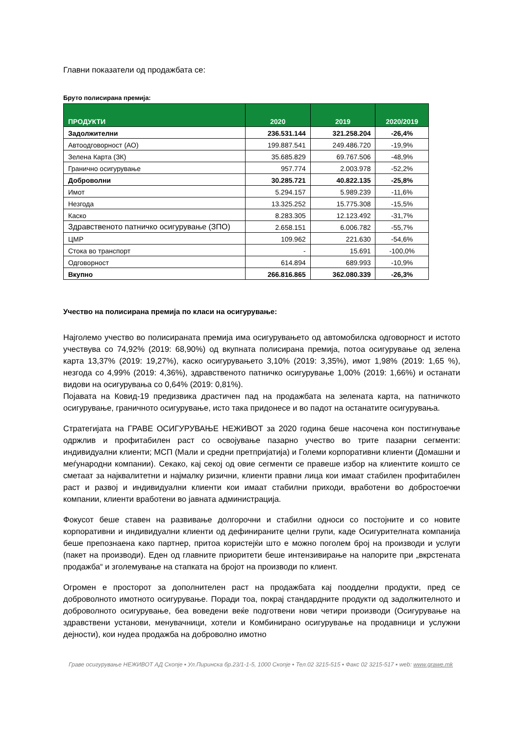Главни показатели од продажбата се:
Бруто полисирана премија:
| ПРОДУКТИ | 2020 | 2019 | 2020/2019 |
| --- | --- | --- | --- |
| Задолжителни | 236.531.144 | 321.258.204 | -26,4% |
| Автоодговорност (АО) | 199.887.541 | 249.486.720 | -19,9% |
| Зелена Карта (ЗК) | 35.685.829 | 69.767.506 | -48,9% |
| Гранично осигурување | 957.774 | 2.003.978 | -52,2% |
| Доброволни | 30.285.721 | 40.822.135 | -25,8% |
| Имот | 5.294.157 | 5.989.239 | -11,6% |
| Незгода | 13.325.252 | 15.775.308 | -15,5% |
| Каско | 8.283.305 | 12.123.492 | -31,7% |
| Здравственото патничко осигурување (ЗПО) | 2.658.151 | 6.006.782 | -55,7% |
| ЦМР | 109.962 | 221.630 | -54,6% |
| Стока во транспорт | - | 15.691 | -100,0% |
| Одговорност | 614.894 | 689.993 | -10,9% |
| Вкупно | 266.816.865 | 362.080.339 | -26,3% |
Учество на полисирана премија по класи на осигурување:
Најголемо учество во полисираната премија има осигурувањето од автомобилска одговорност и истото учествува со 74,92% (2019: 68,90%) од вкупната полисирана премија, потоа осигурување од зелена карта 13,37% (2019: 19,27%), каско осигурувањето 3,10% (2019: 3,35%), имот 1,98% (2019: 1,65 %), незгода со 4,99% (2019: 4,36%), здравственото патничко осигурување 1,00% (2019: 1,66%) и останати видови на осигурувања со 0,64% (2019: 0,81%).
Појавата на Ковид-19 предизвика драстичен пад на продажбата на зелената карта, на патничкото осигурување, граничното осигурување, исто така придонесе и во падот на останатите осигурувања.
Стратегијата на ГРАВЕ ОСИГУРУВАЊЕ НЕЖИВОТ за 2020 година беше насочена кон постигнување одржлив и профитабилен раст со освојување пазарно учество во трите пазарни сегменти: индивидуални клиенти; МСП (Мали и средни претпријатија) и Големи корпоративни клиенти (Домашни и меѓународни компании). Секако, кај секој од овие сегменти се правеше избор на клиентите коишто се сметаат за најквалитетни и најмалку ризични, клиенти правни лица кои имаат стабилен профитабилен раст и развој и индивидуални клиенти кои имаат стабилни приходи, вработени во добростоечки компании, клиенти вработени во јавната администрација.
Фокусот беше ставен на развивање долгорочни и стабилни односи со постојните и со новите корпоративни и индивидуални клиенти од дефинираните целни групи, каде Осигурителната компанија беше препознаена како партнер, притоа користејќи што е можно поголем број на производи и услуги (пакет на производи). Еден од главните приоритети беше интензивирање на напорите при „вкрстената продажба“ и зголемување на стапката на бројот на производи по клиент.
Огромен е просторот за дополнителен раст на продажбата кај поодделни продукти, пред се доброволното имотното осигурување. Поради тоа, покрај стандардните продукти од задолжителното и доброволното осигурување, беа воведени веќе подготвени нови четири производи (Осигурување на здравствени установи, менувачници, хотели и Комбинирано осигурување на продавници и услужни дејности), кои нудеа продажба на доброволно имотно
Граве осигурување НЕЖИВОТ АД Скопје ▪ Ул.Пиринска бр.23/1-1-5, 1000 Скопје ▪ Тел.02 3215-515 ▪ Факс 02 3215-517 ▪ web: www.grawe.mk